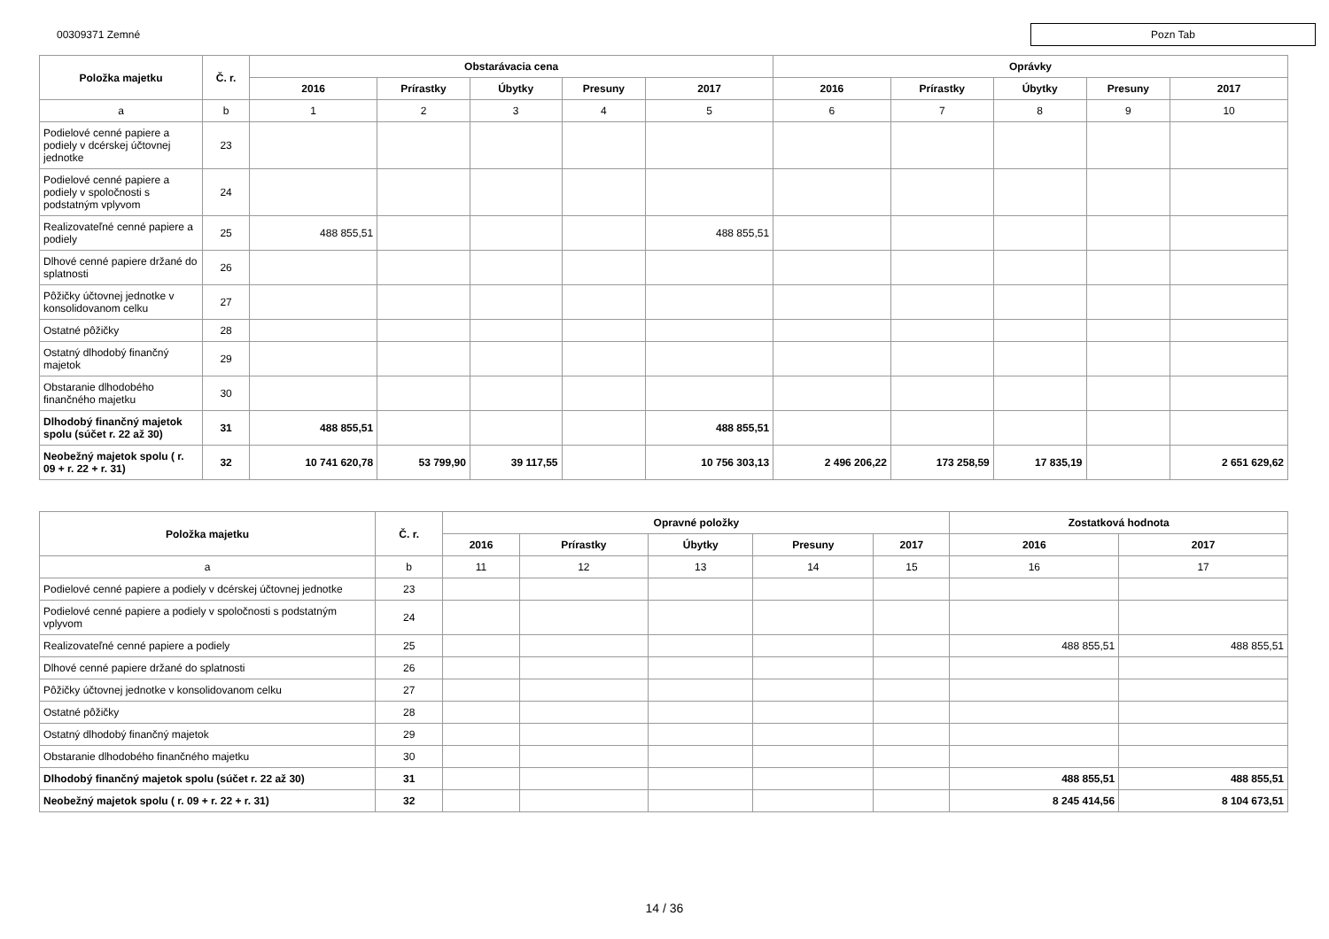00309371 Zemné
Pozn Tab
| Položka majetku | Č. r. | Obstarávacia cena | | | | | Oprávky | | | | |
| --- | --- | --- | --- | --- | --- | --- | --- | --- | --- | --- | --- |
| | | 2016 | Prírastky | Úbytky | Presuny | 2017 | 2016 | Prírastky | Úbytky | Presuny | 2017 |
| a | b | 1 | 2 | 3 | 4 | 5 | 6 | 7 | 8 | 9 | 10 |
| Podielové cenné papiere a podiely v dcérskej účtovnej jednotke | 23 | | | | | | | | | | |
| Podielové cenné papiere a podiely v spoločnosti s podstatným vplyvom | 24 | | | | | | | | | | |
| Realizovateľné cenné papiere a podiely | 25 | 488 855,51 | | | | 488 855,51 | | | | | |
| Dlhové cenné papiere držané do splatnosti | 26 | | | | | | | | | | |
| Pôžičky účtovnej jednotke v konsolidovanom celku | 27 | | | | | | | | | | |
| Ostatné pôžičky | 28 | | | | | | | | | | |
| Ostatný dlhodobý finančný majetok | 29 | | | | | | | | | | |
| Obstaranie dlhodobého finančného majetku | 30 | | | | | | | | | | |
| Dlhodobý finančný majetok spolu (súčet r. 22 až 30) | 31 | 488 855,51 | | | | 488 855,51 | | | | | |
| Neobežný majetok spolu ( r. 09 + r. 22 + r. 31) | 32 | 10 741 620,78 | 53 799,90 | 39 117,55 | | 10 756 303,13 | 2 496 206,22 | 173 258,59 | 17 835,19 | | 2 651 629,62 |
| Položka majetku | Č. r. | Opravné položky | | | | | Zostatková hodnota | |
| --- | --- | --- | --- | --- | --- | --- | --- | --- |
| | | 2016 | Prírastky | Úbytky | Presuny | 2017 | 2016 | 2017 |
| a | b | 11 | 12 | 13 | 14 | 15 | 16 | 17 |
| Podielové cenné papiere a podiely v dcérskej účtovnej jednotke | 23 | | | | | | | |
| Podielové cenné papiere a podiely v spoločnosti s podstatným vplyvom | 24 | | | | | | | |
| Realizovateľné cenné papiere a podiely | 25 | | | | | | 488 855,51 | 488 855,51 |
| Dlhové cenné papiere držané do splatnosti | 26 | | | | | | | |
| Pôžičky účtovnej jednotke v konsolidovanom celku | 27 | | | | | | | |
| Ostatné pôžičky | 28 | | | | | | | |
| Ostatný dlhodobý finančný majetok | 29 | | | | | | | |
| Obstaranie dlhodobého finančného majetku | 30 | | | | | | | |
| Dlhodobý finančný majetok spolu (súčet r. 22 až 30) | 31 | | | | | | 488 855,51 | 488 855,51 |
| Neobežný majetok spolu ( r. 09 + r. 22 + r. 31) | 32 | | | | | | 8 245 414,56 | 8 104 673,51 |
14 / 36